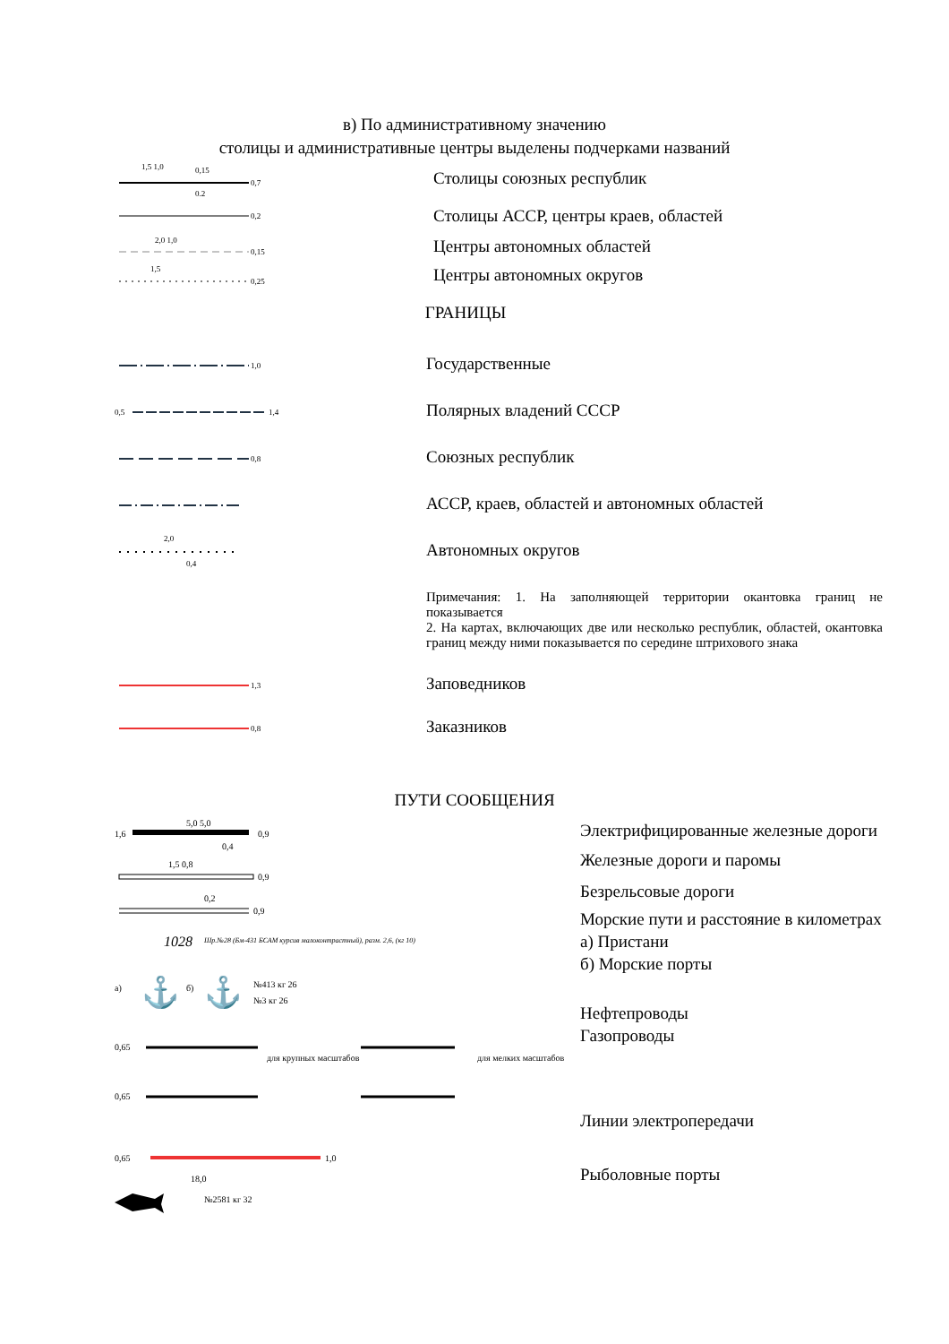в) По административному значению
столицы и административные центры выделены подчерками названий
0,7
1,5 1,0
0,15
0,2
Столицы союзных республик
0,2
Столицы АССР, центры краев, областей
0,15
2,0 1,0
Центры автономных областей
0,25
1,5
Центры автономных округов
ГРАНИЦЫ
1,0
Государственные
0,5
1,4
Полярных владений СССР
0,8
Союзных республик
АССР, краев, областей и автономных областей
2,0
0,4
Автономных округов
Примечания: 1. На заполняющей территории окантовка границ не показывается
2. На картах, включающих две или несколько республик, областей, окантовка границ между ними показывается по середине штрихового знака
1,3
Заповедников
0,8
Заказников
ПУТИ СООБЩЕНИЯ
1,6
0,9
5,0 5,0
0,4
0,9
1,5 0,8
0,9
0,2
1028
Шр.№28 (Бм-431 БСАМ курсив малоконтрастный), разм. 2,6, (кг 10)
а)
⚓
б)
⚓
№413 кг 26
№3 кг 26
0,65
для крупных масштабов
0,65
для мелких масштабов
0,65
1,0
18,0
№2581 кг 32
Электрифицированные железные дороги
Железные дороги и паромы
Безрельсовые дороги
Морские пути и расстояние в километрах
а) Пристани
б) Морские порты
Нефтепроводы
Газопроводы
Линии электропередачи
Рыболовные порты